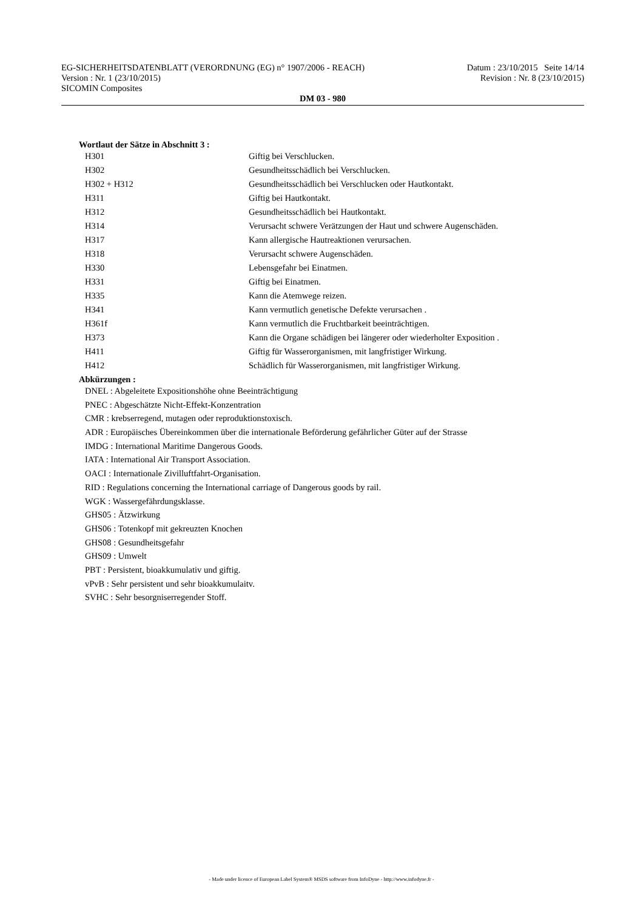EG-SICHERHEITSDATENBLATT (VERORDNUNG (EG) n° 1907/2006 - REACH) Datum : 23/10/2015 Seite 14/14
Version : Nr. 1 (23/10/2015) Revision : Nr. 8 (23/10/2015)
SICOMIN Composites
DM 03 - 980
Wortlaut der Sätze in Abschnitt 3 :
| H301 | Giftig bei Verschlucken. |
| H302 | Gesundheitsschädlich bei Verschlucken. |
| H302 + H312 | Gesundheitsschädlich bei Verschlucken oder Hautkontakt. |
| H311 | Giftig bei Hautkontakt. |
| H312 | Gesundheitsschädlich bei Hautkontakt. |
| H314 | Verursacht schwere Verätzungen der Haut und schwere Augenschäden. |
| H317 | Kann allergische Hautreaktionen verursachen. |
| H318 | Verursacht schwere Augenschäden. |
| H330 | Lebensgefahr bei Einatmen. |
| H331 | Giftig bei Einatmen. |
| H335 | Kann die Atemwege reizen. |
| H341 | Kann vermutlich genetische Defekte verursachen . |
| H361f | Kann vermutlich die Fruchtbarkeit beeinträchtigen. |
| H373 | Kann die Organe schädigen bei längerer oder wiederholter Exposition . |
| H411 | Giftig für Wasserorganismen, mit langfristiger Wirkung. |
| H412 | Schädlich für Wasserorganismen, mit langfristiger Wirkung. |
Abkürzungen :
DNEL : Abgeleitete Expositionshöhe ohne Beeinträchtigung
PNEC : Abgeschätzte Nicht-Effekt-Konzentration
CMR : krebserregend, mutagen oder reproduktionstoxisch.
ADR : Europäisches Übereinkommen über die internationale Beförderung gefährlicher Güter auf der Strasse
IMDG : International Maritime Dangerous Goods.
IATA : International Air Transport Association.
OACI : Internationale Zivilluftfahrt-Organisation.
RID : Regulations concerning the International carriage of Dangerous goods by rail.
WGK : Wassergefährdungsklasse.
GHS05 : Ätzwirkung
GHS06 : Totenkopf mit gekreuzten Knochen
GHS08 : Gesundheitsgefahr
GHS09 : Umwelt
PBT : Persistent, bioakkumulativ und giftig.
vPvB : Sehr persistent und sehr bioakkumulaitv.
SVHC : Sehr besorgniserregender Stoff.
- Made under licence of European Label System® MSDS software from InfoDyne - http://www.infodyne.fr -